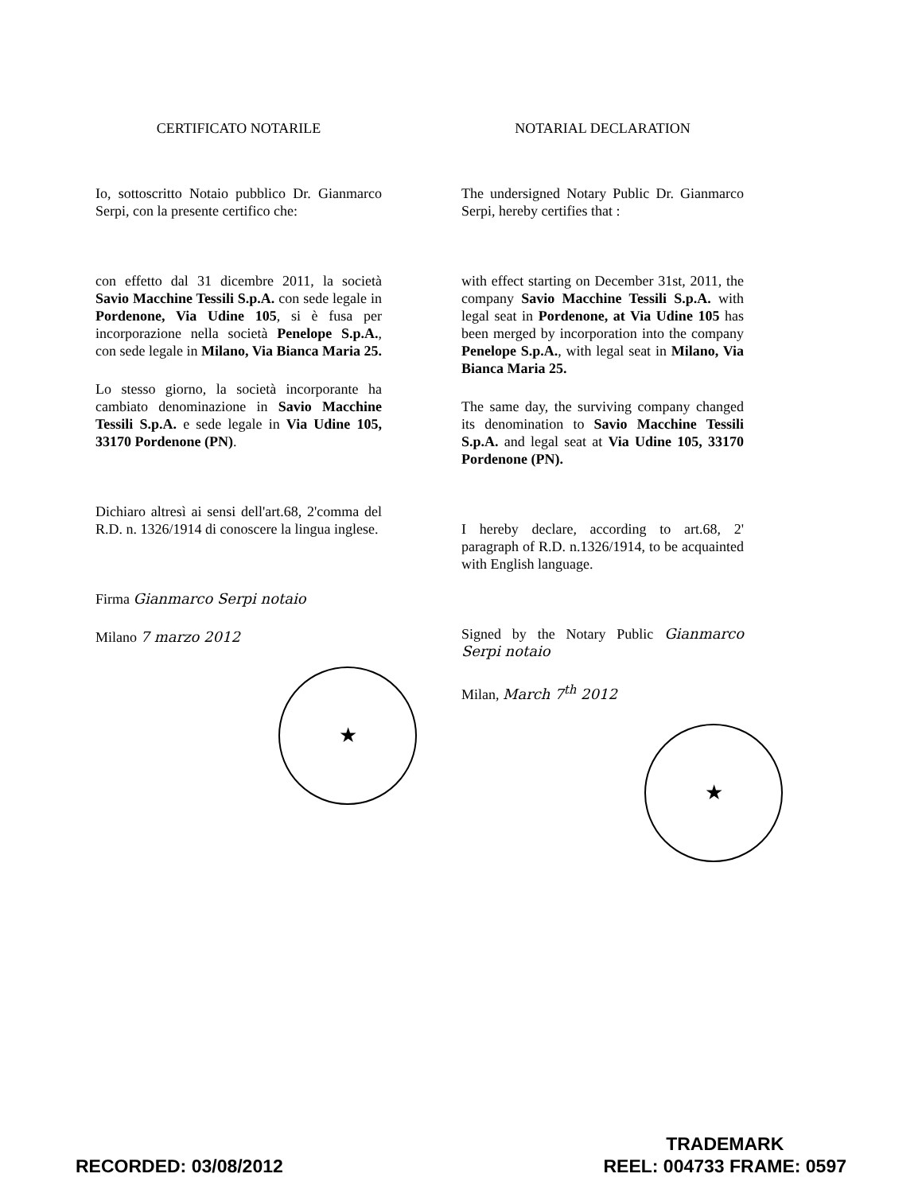CERTIFICATO NOTARILE
Io, sottoscritto Notaio pubblico Dr. Gianmarco Serpi, con la presente certifico che:
con effetto dal 31 dicembre 2011, la società Savio Macchine Tessili S.p.A. con sede legale in Pordenone, Via Udine 105, si è fusa per incorporazione nella società Penelope S.p.A., con sede legale in Milano, Via Bianca Maria 25.
Lo stesso giorno, la società incorporante ha cambiato denominazione in Savio Macchine Tessili S.p.A. e sede legale in Via Udine 105, 33170 Pordenone (PN).
Dichiaro altresì ai sensi dell'art.68, 2'comma del R.D. n. 1326/1914 di conoscere la lingua inglese.
Firma Gianmarco Serpi notaio
Milano 7 marzo 2012
★
NOTARIAL DECLARATION
The undersigned Notary Public Dr. Gianmarco Serpi, hereby certifies that :
with effect starting on December 31st, 2011, the company Savio Macchine Tessili S.p.A. with legal seat in Pordenone, at Via Udine 105 has been merged by incorporation into the company Penelope S.p.A., with legal seat in Milano, Via Bianca Maria 25.
The same day, the surviving company changed its denomination to Savio Macchine Tessili S.p.A. and legal seat at Via Udine 105, 33170 Pordenone (PN).
I hereby declare, according to art.68, 2' paragraph of R.D. n.1326/1914, to be acquainted with English language.
Signed by the Notary Public Gianmarco Serpi notaio
Milan, March 7<sup>th</sup> 2012
★
RECORDED: 03/08/2012
TRADEMARK
REEL: 004733 FRAME: 0597